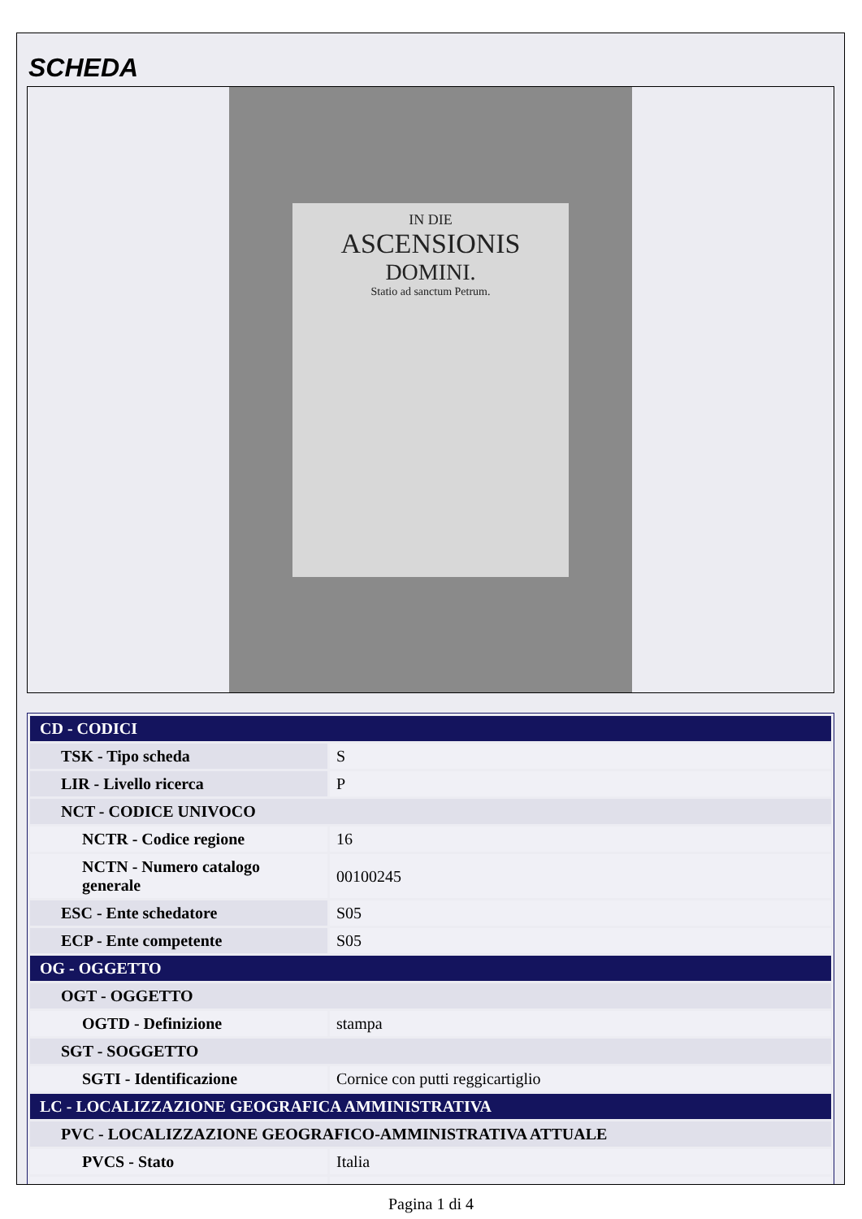SCHEDA
IN DIE
ASCENSIONIS
DOMINI.
Statio ad sanctum Petrum.
| CD - CODICI | |
| TSK - Tipo scheda | S |
| LIR - Livello ricerca | P |
| NCT - CODICE UNIVOCO | |
| NCTR - Codice regione | 16 |
| NCTN - Numero catalogo generale | 00100245 |
| ESC - Ente schedatore | S05 |
| ECP - Ente competente | S05 |
| OG - OGGETTO | |
| OGT - OGGETTO | |
| OGTD - Definizione | stampa |
| SGT - SOGGETTO | |
| SGTI - Identificazione | Cornice con putti reggicartiglio |
| LC - LOCALIZZAZIONE GEOGRAFICA AMMINISTRATIVA | |
| PVC - LOCALIZZAZIONE GEOGRAFICO-AMMINISTRATIVA ATTUALE | |
| PVCS - Stato | Italia |
Pagina 1 di 4